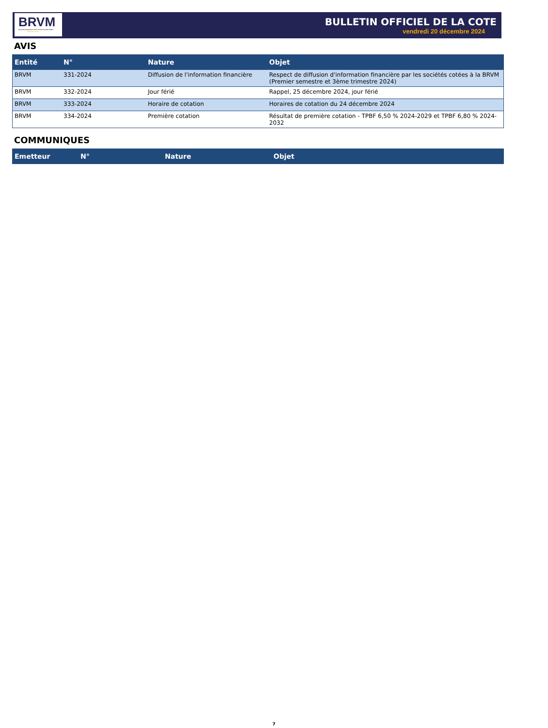BRVM
BOURSE REGIONALE DES VALEURS MOBILIERES
Afrique de l'Ouest
BULLETIN OFFICIEL DE LA COTE
vendredi 20 décembre 2024
AVIS
| Entité | N° | Nature | Objet |
| --- | --- | --- | --- |
| BRVM | 331-2024 | Diffusion de l'information financière | Respect de diffusion d'information financière par les sociétés cotées à la BRVM (Premier semestre et 3ème trimestre 2024) |
| BRVM | 332-2024 | Jour férié | Rappel, 25 décembre 2024, jour férié |
| BRVM | 333-2024 | Horaire de cotation | Horaires de cotation du 24 décembre 2024 |
| BRVM | 334-2024 | Première cotation | Résultat de première cotation - TPBF 6,50 % 2024-2029 et TPBF 6,80 % 2024-2032 |
COMMUNIQUES
| Emetteur | N° | Nature | Objet |
| --- | --- | --- | --- |
7